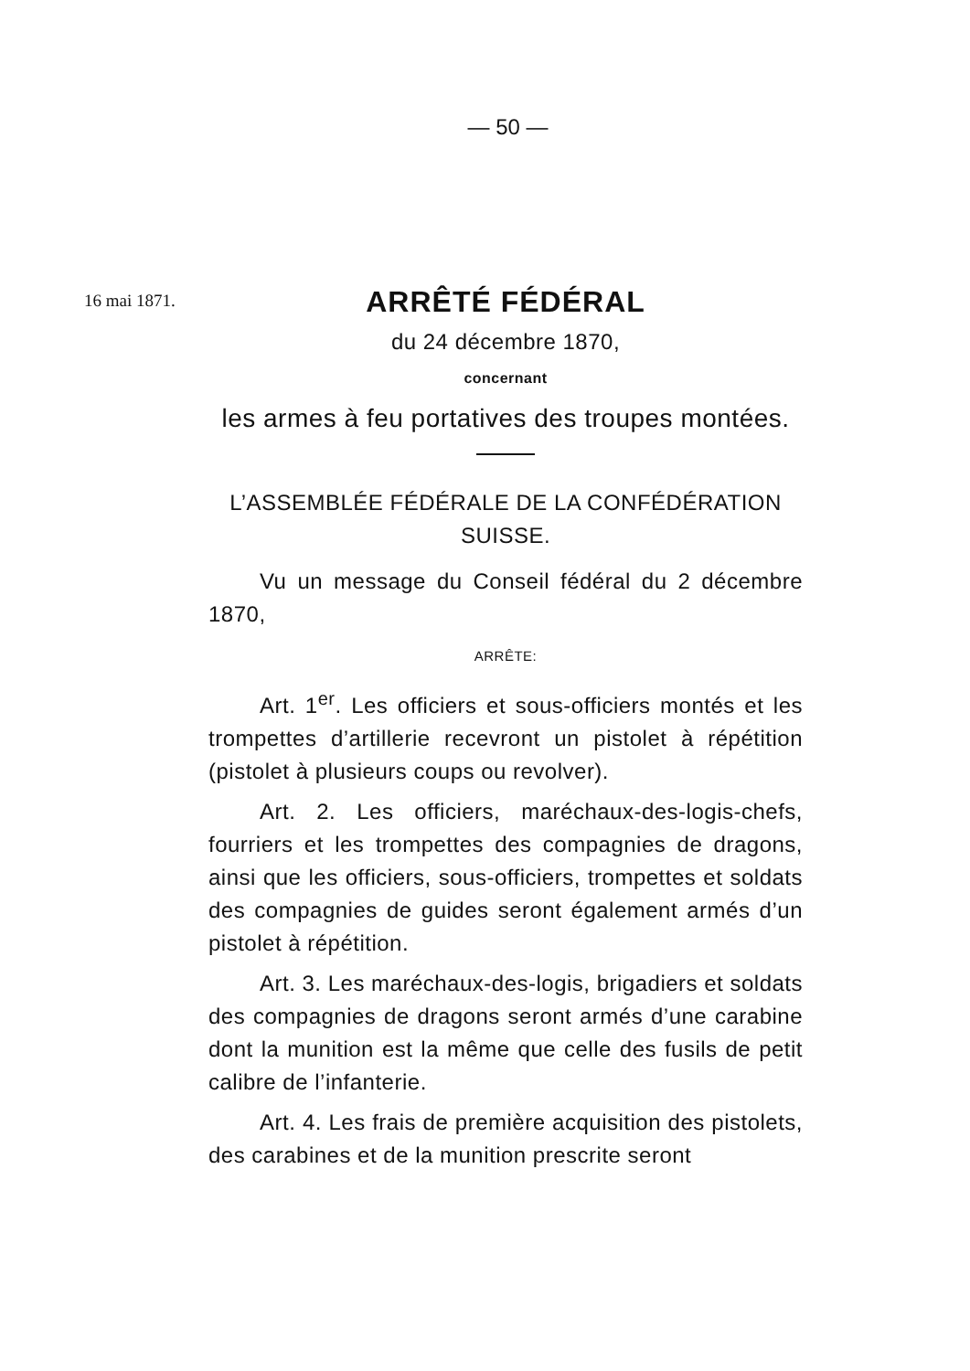— 50 —
16 mai 1871.
ARRÊTÉ FÉDÉRAL
du 24 décembre 1870,
concernant
les armes à feu portatives des troupes montées.
L’ASSEMBLÉE FÉDÉRALE DE LA CONFÉDÉRATION SUISSE.
Vu un message du Conseil fédéral du 2 décembre 1870,
ARRÊTE:
Art. 1<sup>er</sup>. Les officiers et sous-officiers montés et les trompettes d’artillerie recevront un pistolet à répétition (pistolet à plusieurs coups ou revolver).
Art. 2. Les officiers, maréchaux-des-logis-chefs, fourriers et les trompettes des compagnies de dragons, ainsi que les officiers, sous-officiers, trompettes et soldats des compagnies de guides seront également armés d’un pistolet à répétition.
Art. 3. Les maréchaux-des-logis, brigadiers et soldats des compagnies de dragons seront armés d’une carabine dont la munition est la même que celle des fusils de petit calibre de l’infanterie.
Art. 4. Les frais de première acquisition des pistolets, des carabines et de la munition prescrite seront